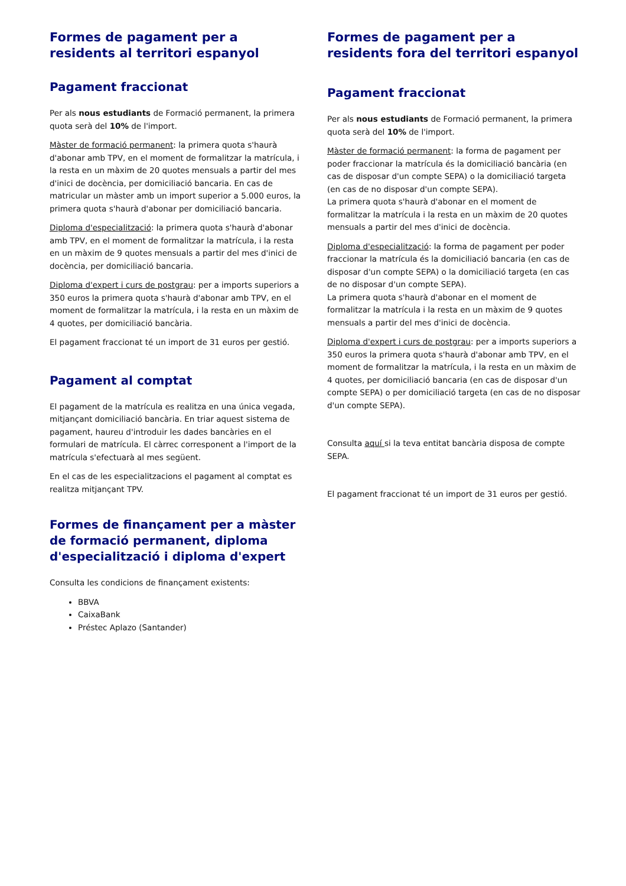Formes de pagament per a residents al territori espanyol
Pagament fraccionat
Per als nous estudiants de Formació permanent, la primera quota serà del 10% de l'import.
Màster de formació permanent: la primera quota s'haurà d'abonar amb TPV, en el moment de formalitzar la matrícula, i la resta en un màxim de 20 quotes mensuals a partir del mes d'inici de docència, per domiciliació bancaria. En cas de matricular un màster amb un import superior a 5.000 euros, la primera quota s'haurà d'abonar per domiciliació bancaria.
Diploma d'especialització: la primera quota s'haurà d'abonar amb TPV, en el moment de formalitzar la matrícula, i la resta en un màxim de 9 quotes mensuals a partir del mes d'inici de docència, per domiciliació bancaria.
Diploma d'expert i curs de postgrau: per a imports superiors a 350 euros la primera quota s'haurà d'abonar amb TPV, en el moment de formalitzar la matrícula, i la resta en un màxim de 4 quotes, per domiciliació bancària.
El pagament fraccionat té un import de 31 euros per gestió.
Pagament al comptat
El pagament de la matrícula es realitza en una única vegada, mitjançant domiciliació bancària. En triar aquest sistema de pagament, haureu d'introduir les dades bancàries en el formulari de matrícula. El càrrec corresponent a l'import de la matrícula s'efectuarà al mes següent.
En el cas de les especialitzacions el pagament al comptat es realitza mitjançant TPV.
Formes de finançament per a màster de formació permanent, diploma d'especialització i diploma d'expert
Consulta les condicions de finançament existents:
BBVA
CaixaBank
Préstec Aplazo (Santander)
Formes de pagament per a residents fora del territori espanyol
Pagament fraccionat
Per als nous estudiants de Formació permanent, la primera quota serà del 10% de l'import.
Màster de formació permanent: la forma de pagament per poder fraccionar la matrícula és la domiciliació bancària (en cas de disposar d'un compte SEPA) o la domiciliació targeta (en cas de no disposar d'un compte SEPA).
La primera quota s'haurà d'abonar en el moment de formalitzar la matrícula i la resta en un màxim de 20 quotes mensuals a partir del mes d'inici de docència.
Diploma d'especialització: la forma de pagament per poder fraccionar la matrícula és la domiciliació bancaria (en cas de disposar d'un compte SEPA) o la domiciliació targeta (en cas de no disposar d'un compte SEPA).
La primera quota s'haurà d'abonar en el moment de formalitzar la matrícula i la resta en un màxim de 9 quotes mensuals a partir del mes d'inici de docència.
Diploma d'expert i curs de postgrau: per a imports superiors a 350 euros la primera quota s'haurà d'abonar amb TPV, en el moment de formalitzar la matrícula, i la resta en un màxim de 4 quotes, per domiciliació bancaria (en cas de disposar d'un compte SEPA) o per domiciliació targeta (en cas de no disposar d'un compte SEPA).
Consulta aquí si la teva entitat bancària disposa de compte SEPA.
El pagament fraccionat té un import de 31 euros per gestió.